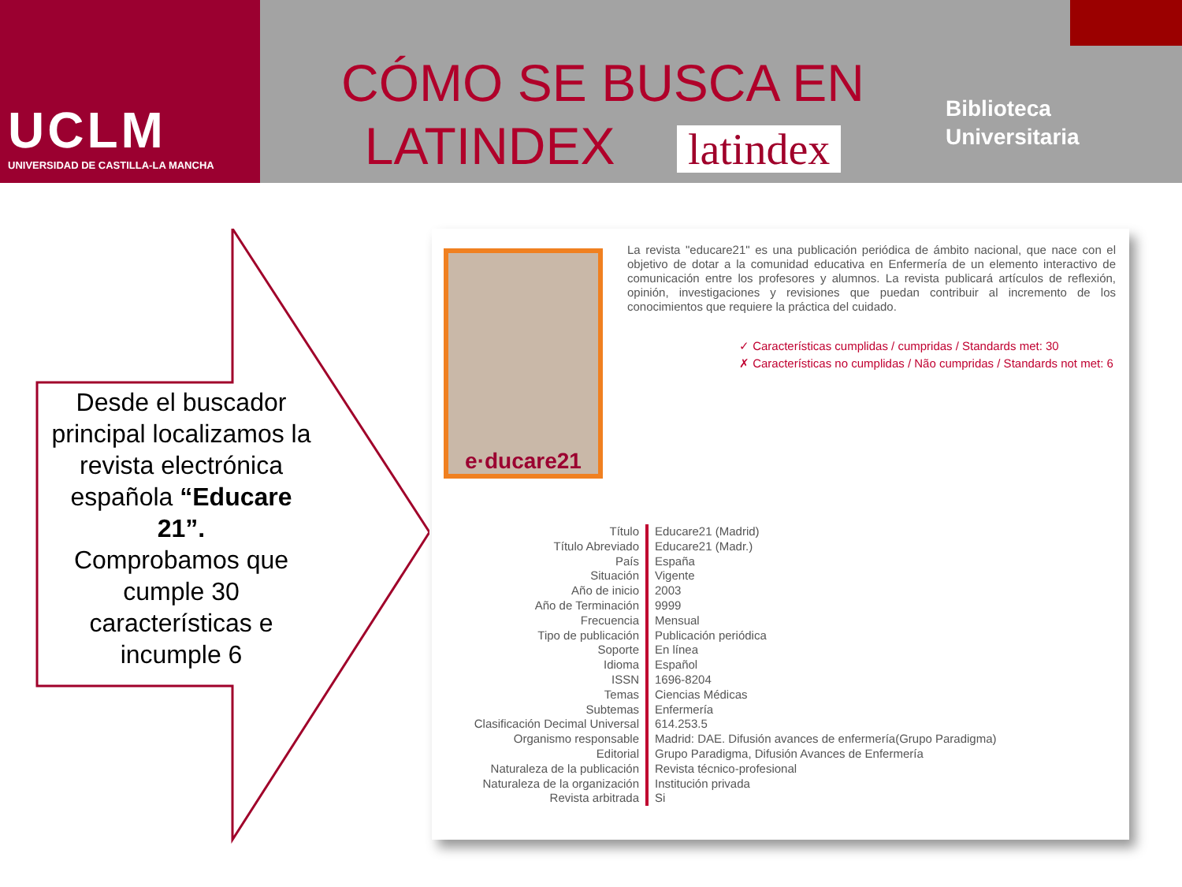UCLM
UNIVERSIDAD DE CASTILLA-LA MANCHA
CÓMO SE BUSCA EN
LATINDEX latindex
Biblioteca
Universitaria
Desde el buscador principal localizamos la revista electrónica española “Educare 21”.
Comprobamos que cumple 30 características e incumple 6
e·ducare21
La revista "educare21" es una publicación periódica de ámbito nacional, que nace con el objetivo de dotar a la comunidad educativa en Enfermería de un elemento interactivo de comunicación entre los profesores y alumnos. La revista publicará artículos de reflexión, opinión, investigaciones y revisiones que puedan contribuir al incremento de los conocimientos que requiere la práctica del cuidado.
✓ Características cumplidas / cumpridas / Standards met: 30
✗ Características no cumplidas / Não cumpridas / Standards not met: 6
| Título | Educare21 (Madrid) |
| Título Abreviado | Educare21 (Madr.) |
| País | España |
| Situación | Vigente |
| Año de inicio | 2003 |
| Año de Terminación | 9999 |
| Frecuencia | Mensual |
| Tipo de publicación | Publicación periódica |
| Soporte | En línea |
| Idioma | Español |
| ISSN | 1696-8204 |
| Temas | Ciencias Médicas |
| Subtemas | Enfermería |
| Clasificación Decimal Universal | 614.253.5 |
| Organismo responsable | Madrid: DAE. Difusión avances de enfermería(Grupo Paradigma) |
| Editorial | Grupo Paradigma, Difusión Avances de Enfermería |
| Naturaleza de la publicación | Revista técnico-profesional |
| Naturaleza de la organización | Institución privada |
| Revista arbitrada | Si |